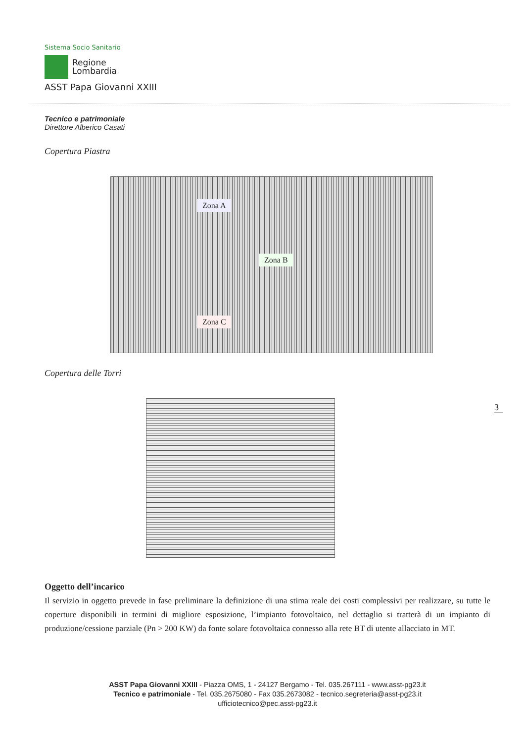Sistema Socio Sanitario
Regione
Lombardia
ASST Papa Giovanni XXIII
Tecnico e patrimoniale
Direttore Alberico Casati
Copertura Piastra
Zona A
Zona B
Zona C
Copertura delle Torri
Oggetto dell’incarico
Il servizio in oggetto prevede in fase preliminare la definizione di una stima reale dei costi complessivi per realizzare, su tutte le coperture disponibili in termini di migliore esposizione, l’impianto fotovoltaico, nel dettaglio si tratterà di un impianto di produzione/cessione parziale (Pn > 200 KW) da fonte solare fotovoltaica connesso alla rete BT di utente allacciato in MT.
ASST Papa Giovanni XXIII - Piazza OMS, 1 - 24127 Bergamo - Tel. 035.267111 - www.asst-pg23.it
Tecnico e patrimoniale - Tel. 035.2675080 - Fax 035.2673082 - tecnico.segreteria@asst-pg23.it
ufficiotecnico@pec.asst-pg23.it
3